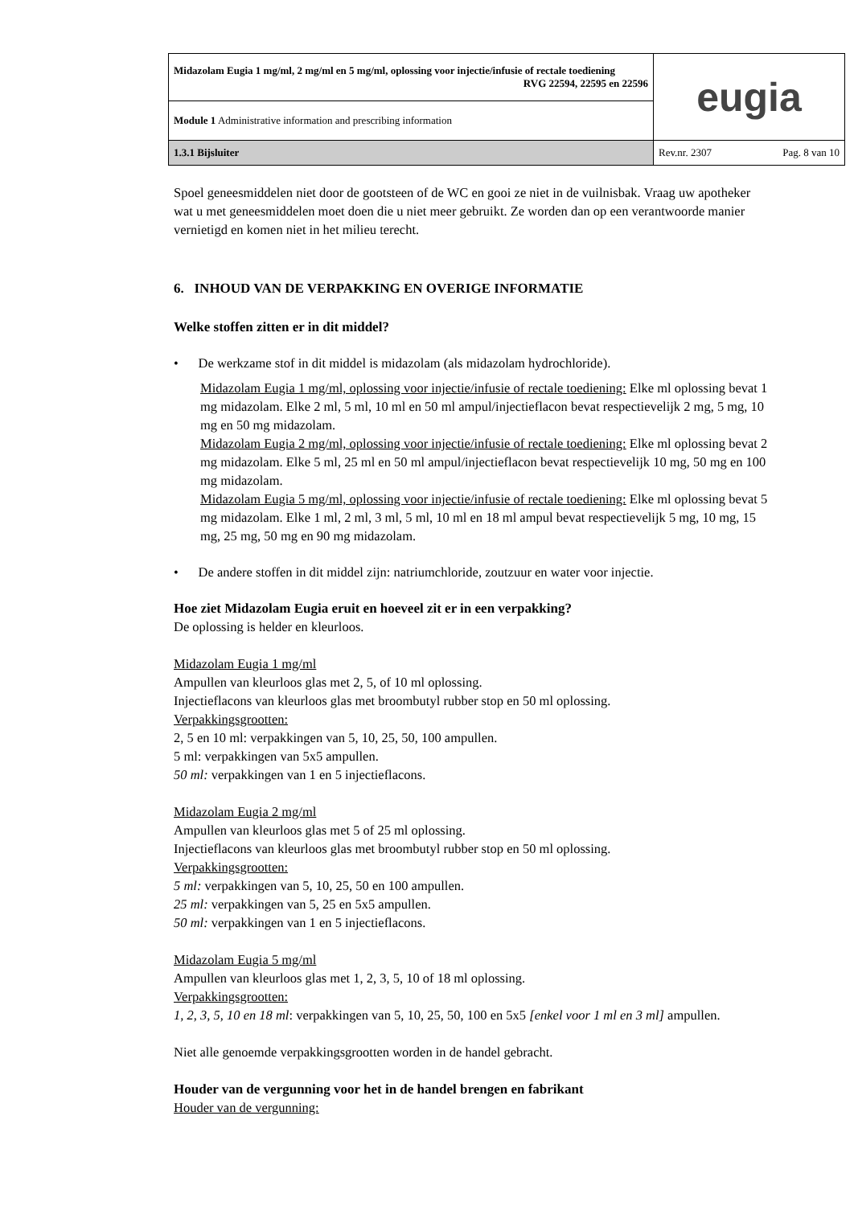| Midazolam Eugia 1 mg/ml, 2 mg/ml en 5 mg/ml, oplossing voor injectie/infusie of rectale toediening RVG 22594, 22595 en 22596 | eugia |
| Module 1 Administrative information and prescribing information | |
| 1.3.1 Bijsluiter | Rev.nr. 2307 Pag. 8 van 10 |
Spoel geneesmiddelen niet door de gootsteen of de WC en gooi ze niet in de vuilnisbak. Vraag uw apotheker wat u met geneesmiddelen moet doen die u niet meer gebruikt. Ze worden dan op een verantwoorde manier vernietigd en komen niet in het milieu terecht.
6. INHOUD VAN DE VERPAKKING EN OVERIGE INFORMATIE
Welke stoffen zitten er in dit middel?
• De werkzame stof in dit middel is midazolam (als midazolam hydrochloride).
Midazolam Eugia 1 mg/ml, oplossing voor injectie/infusie of rectale toediening: Elke ml oplossing bevat 1 mg midazolam. Elke 2 ml, 5 ml, 10 ml en 50 ml ampul/injectieflacon bevat respectievelijk 2 mg, 5 mg, 10 mg en 50 mg midazolam.
Midazolam Eugia 2 mg/ml, oplossing voor injectie/infusie of rectale toediening: Elke ml oplossing bevat 2 mg midazolam. Elke 5 ml, 25 ml en 50 ml ampul/injectieflacon bevat respectievelijk 10 mg, 50 mg en 100 mg midazolam.
Midazolam Eugia 5 mg/ml, oplossing voor injectie/infusie of rectale toediening: Elke ml oplossing bevat 5 mg midazolam. Elke 1 ml, 2 ml, 3 ml, 5 ml, 10 ml en 18 ml ampul bevat respectievelijk 5 mg, 10 mg, 15 mg, 25 mg, 50 mg en 90 mg midazolam.
• De andere stoffen in dit middel zijn: natriumchloride, zoutzuur en water voor injectie.
Hoe ziet Midazolam Eugia eruit en hoeveel zit er in een verpakking?
De oplossing is helder en kleurloos.
Midazolam Eugia 1 mg/ml
Ampullen van kleurloos glas met 2, 5, of 10 ml oplossing.
Injectieflacons van kleurloos glas met broombutyl rubber stop en 50 ml oplossing.
Verpakkingsgrootten:
2, 5 en 10 ml: verpakkingen van 5, 10, 25, 50, 100 ampullen.
5 ml: verpakkingen van 5x5 ampullen.
50 ml: verpakkingen van 1 en 5 injectieflacons.
Midazolam Eugia 2 mg/ml
Ampullen van kleurloos glas met 5 of 25 ml oplossing.
Injectieflacons van kleurloos glas met broombutyl rubber stop en 50 ml oplossing.
Verpakkingsgrootten:
5 ml: verpakkingen van 5, 10, 25, 50 en 100 ampullen.
25 ml: verpakkingen van 5, 25 en 5x5 ampullen.
50 ml: verpakkingen van 1 en 5 injectieflacons.
Midazolam Eugia 5 mg/ml
Ampullen van kleurloos glas met 1, 2, 3, 5, 10 of 18 ml oplossing.
Verpakkingsgrootten:
1, 2, 3, 5, 10 en 18 ml: verpakkingen van 5, 10, 25, 50, 100 en 5x5 [enkel voor 1 ml en 3 ml] ampullen.
Niet alle genoemde verpakkingsgrootten worden in de handel gebracht.
Houder van de vergunning voor het in de handel brengen en fabrikant
Houder van de vergunning: